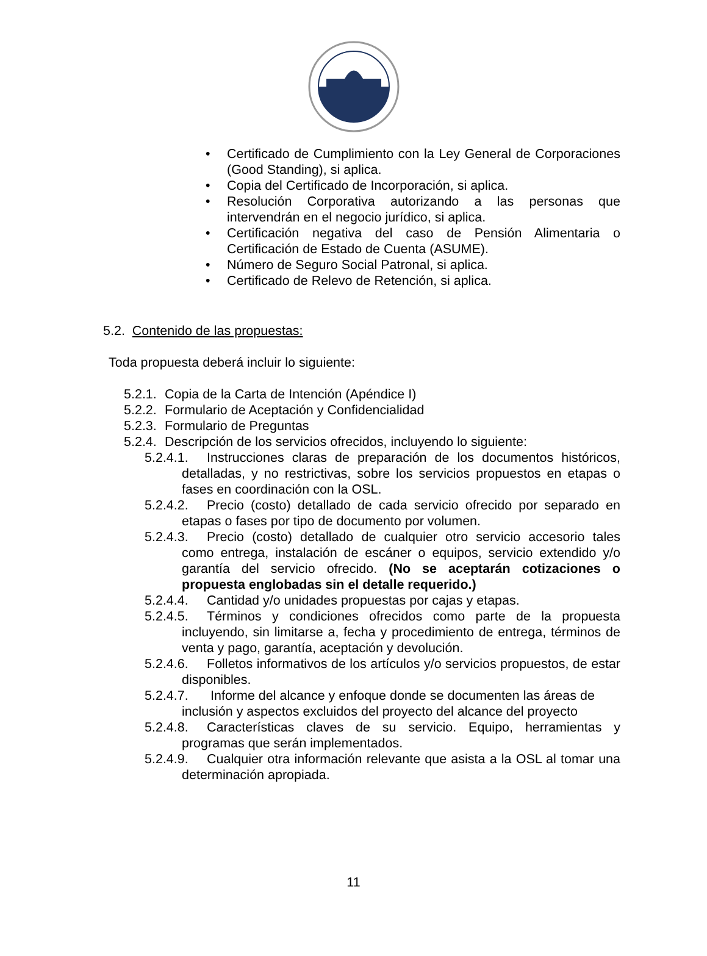• Certificado de Cumplimiento con la Ley General de Corporaciones (Good Standing), si aplica.
• Copia del Certificado de Incorporación, si aplica.
• Resolución Corporativa autorizando a las personas que intervendrán en el negocio jurídico, si aplica.
• Certificación negativa del caso de Pensión Alimentaria o Certificación de Estado de Cuenta (ASUME).
• Número de Seguro Social Patronal, si aplica.
• Certificado de Relevo de Retención, si aplica.
5.2. Contenido de las propuestas:
Toda propuesta deberá incluir lo siguiente:
5.2.1. Copia de la Carta de Intención (Apéndice I)
5.2.2. Formulario de Aceptación y Confidencialidad
5.2.3. Formulario de Preguntas
5.2.4. Descripción de los servicios ofrecidos, incluyendo lo siguiente:
5.2.4.1. Instrucciones claras de preparación de los documentos históricos, detalladas, y no restrictivas, sobre los servicios propuestos en etapas o fases en coordinación con la OSL.
5.2.4.2. Precio (costo) detallado de cada servicio ofrecido por separado en etapas o fases por tipo de documento por volumen.
5.2.4.3. Precio (costo) detallado de cualquier otro servicio accesorio tales como entrega, instalación de escáner o equipos, servicio extendido y/o garantía del servicio ofrecido. (No se aceptarán cotizaciones o propuesta englobadas sin el detalle requerido.)
5.2.4.4. Cantidad y/o unidades propuestas por cajas y etapas.
5.2.4.5. Términos y condiciones ofrecidos como parte de la propuesta incluyendo, sin limitarse a, fecha y procedimiento de entrega, términos de venta y pago, garantía, aceptación y devolución.
5.2.4.6. Folletos informativos de los artículos y/o servicios propuestos, de estar disponibles.
5.2.4.7. Informe del alcance y enfoque donde se documenten las áreas de inclusión y aspectos excluidos del proyecto del alcance del proyecto
5.2.4.8. Características claves de su servicio. Equipo, herramientas y programas que serán implementados.
5.2.4.9. Cualquier otra información relevante que asista a la OSL al tomar una determinación apropiada.
11